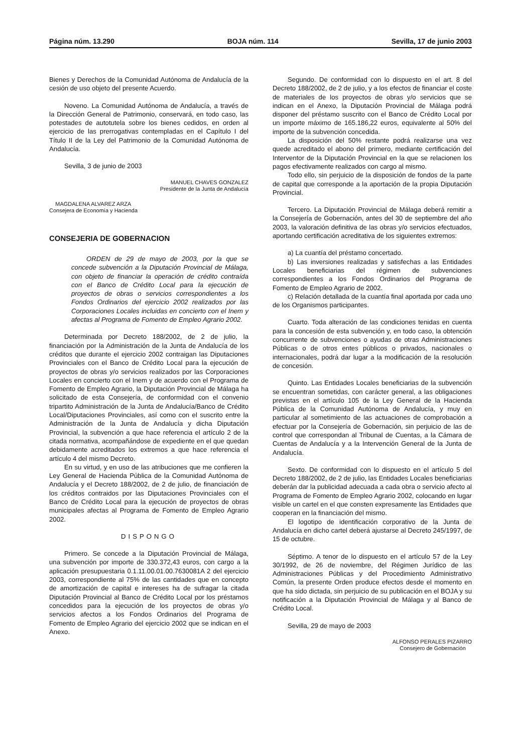Página núm. 13.290 BOJA núm. 114 Sevilla, 17 de junio 2003
Bienes y Derechos de la Comunidad Autónoma de Andalucía de la cesión de uso objeto del presente Acuerdo.
Noveno. La Comunidad Autónoma de Andalucía, a través de la Dirección General de Patrimonio, conservará, en todo caso, las potestades de autotutela sobre los bienes cedidos, en orden al ejercicio de las prerrogativas contempladas en el Capítulo I del Título II de la Ley del Patrimonio de la Comunidad Autónoma de Andalucía.
Sevilla, 3 de junio de 2003
MANUEL CHAVES GONZALEZ
Presidente de la Junta de Andalucía
MAGDALENA ALVAREZ ARZA
Consejera de Economía y Hacienda
CONSEJERIA DE GOBERNACION
ORDEN de 29 de mayo de 2003, por la que se concede subvención a la Diputación Provincial de Málaga, con objeto de financiar la operación de crédito contraída con el Banco de Crédito Local para la ejecución de proyectos de obras o servicios correspondientes a los Fondos Ordinarios del ejercicio 2002 realizados por las Corporaciones Locales incluidas en concierto con el Inem y afectas al Programa de Fomento de Empleo Agrario 2002.
Determinada por Decreto 188/2002, de 2 de julio, la financiación por la Administración de la Junta de Andalucía de los créditos que durante el ejercicio 2002 contraigan las Diputaciones Provinciales con el Banco de Crédito Local para la ejecución de proyectos de obras y/o servicios realizados por las Corporaciones Locales en concierto con el Inem y de acuerdo con el Programa de Fomento de Empleo Agrario, la Diputación Provincial de Málaga ha solicitado de esta Consejería, de conformidad con el convenio tripartito Administración de la Junta de Andalucía/Banco de Crédito Local/Diputaciones Provinciales, así como con el suscrito entre la Administración de la Junta de Andalucía y dicha Diputación Provincial, la subvención a que hace referencia el artículo 2 de la citada normativa, acompañándose de expediente en el que quedan debidamente acreditados los extremos a que hace referencia el artículo 4 del mismo Decreto.
En su virtud, y en uso de las atribuciones que me confieren la Ley General de Hacienda Pública de la Comunidad Autónoma de Andalucía y el Decreto 188/2002, de 2 de julio, de financiación de los créditos contraidos por las Diputaciones Provinciales con el Banco de Crédito Local para la ejecución de proyectos de obras municipales afectas al Programa de Fomento de Empleo Agrario 2002.
DISPONGO
Primero. Se concede a la Diputación Provincial de Málaga, una subvención por importe de 330.372,43 euros, con cargo a la aplicación presupuestaria 0.1.11.00.01.00.7630081A 2 del ejercicio 2003, correspondiente al 75% de las cantidades que en concepto de amortización de capital e intereses ha de sufragar la citada Diputación Provincial al Banco de Crédito Local por los préstamos concedidos para la ejecución de los proyectos de obras y/o servicios afectos a los Fondos Ordinarios del Programa de Fomento de Empleo Agrario del ejercicio 2002 que se indican en el Anexo.
Segundo. De conformidad con lo dispuesto en el art. 8 del Decreto 188/2002, de 2 de julio, y a los efectos de financiar el coste de materiales de los proyectos de obras y/o servicios que se indican en el Anexo, la Diputación Provincial de Málaga podrá disponer del préstamo suscrito con el Banco de Crédito Local por un importe máximo de 165.186,22 euros, equivalente al 50% del importe de la subvención concedida.
La disposición del 50% restante podrá realizarse una vez quede acreditado el abono del primero, mediante certificación del Interventor de la Diputación Provincial en la que se relacionen los pagos efectivamente realizados con cargo al mismo.
Todo ello, sin perjuicio de la disposición de fondos de la parte de capital que corresponde a la aportación de la propia Diputación Provincial.
Tercero. La Diputación Provincial de Málaga deberá remitir a la Consejería de Gobernación, antes del 30 de septiembre del año 2003, la valoración definitiva de las obras y/o servicios efectuados, aportando certificación acreditativa de los siguientes extremos:
a) La cuantía del préstamo concertado.
b) Las inversiones realizadas y satisfechas a las Entidades Locales beneficiarias del régimen de subvenciones correspondientes a los Fondos Ordinarios del Programa de Fomento de Empleo Agrario de 2002.
c) Relación detallada de la cuantía final aportada por cada uno de los Organismos participantes.
Cuarto. Toda alteración de las condiciones tenidas en cuenta para la concesión de esta subvención y, en todo caso, la obtención concurrente de subvenciones o ayudas de otras Administraciones Públicas o de otros entes públicos o privados, nacionales o internacionales, podrá dar lugar a la modificación de la resolución de concesión.
Quinto. Las Entidades Locales beneficiarias de la subvención se encuentran sometidas, con carácter general, a las obligaciones previstas en el artículo 105 de la Ley General de la Hacienda Pública de la Comunidad Autónoma de Andalucía, y muy en particular al sometimiento de las actuaciones de comprobación a efectuar por la Consejería de Gobernación, sin perjuicio de las de control que correspondan al Tribunal de Cuentas, a la Cámara de Cuentas de Andalucía y a la Intervención General de la Junta de Andalucía.
Sexto. De conformidad con lo dispuesto en el artículo 5 del Decreto 188/2002, de 2 de julio, las Entidades Locales beneficiarias deberán dar la publicidad adecuada a cada obra o servicio afecto al Programa de Fomento de Empleo Agrario 2002, colocando en lugar visible un cartel en el que consten expresamente las Entidades que cooperan en la financiación del mismo.
El logotipo de identificación corporativo de la Junta de Andalucía en dicho cartel deberá ajustarse al Decreto 245/1997, de 15 de octubre.
Séptimo. A tenor de lo dispuesto en el artículo 57 de la Ley 30/1992, de 26 de noviembre, del Régimen Jurídico de las Administraciones Públicas y del Procedimiento Administrativo Común, la presente Orden produce efectos desde el momento en que ha sido dictada, sin perjuicio de su publicación en el BOJA y su notificación a la Diputación Provincial de Málaga y al Banco de Crédito Local.
Sevilla, 29 de mayo de 2003
ALFONSO PERALES PIZARRO
Consejero de Gobernación